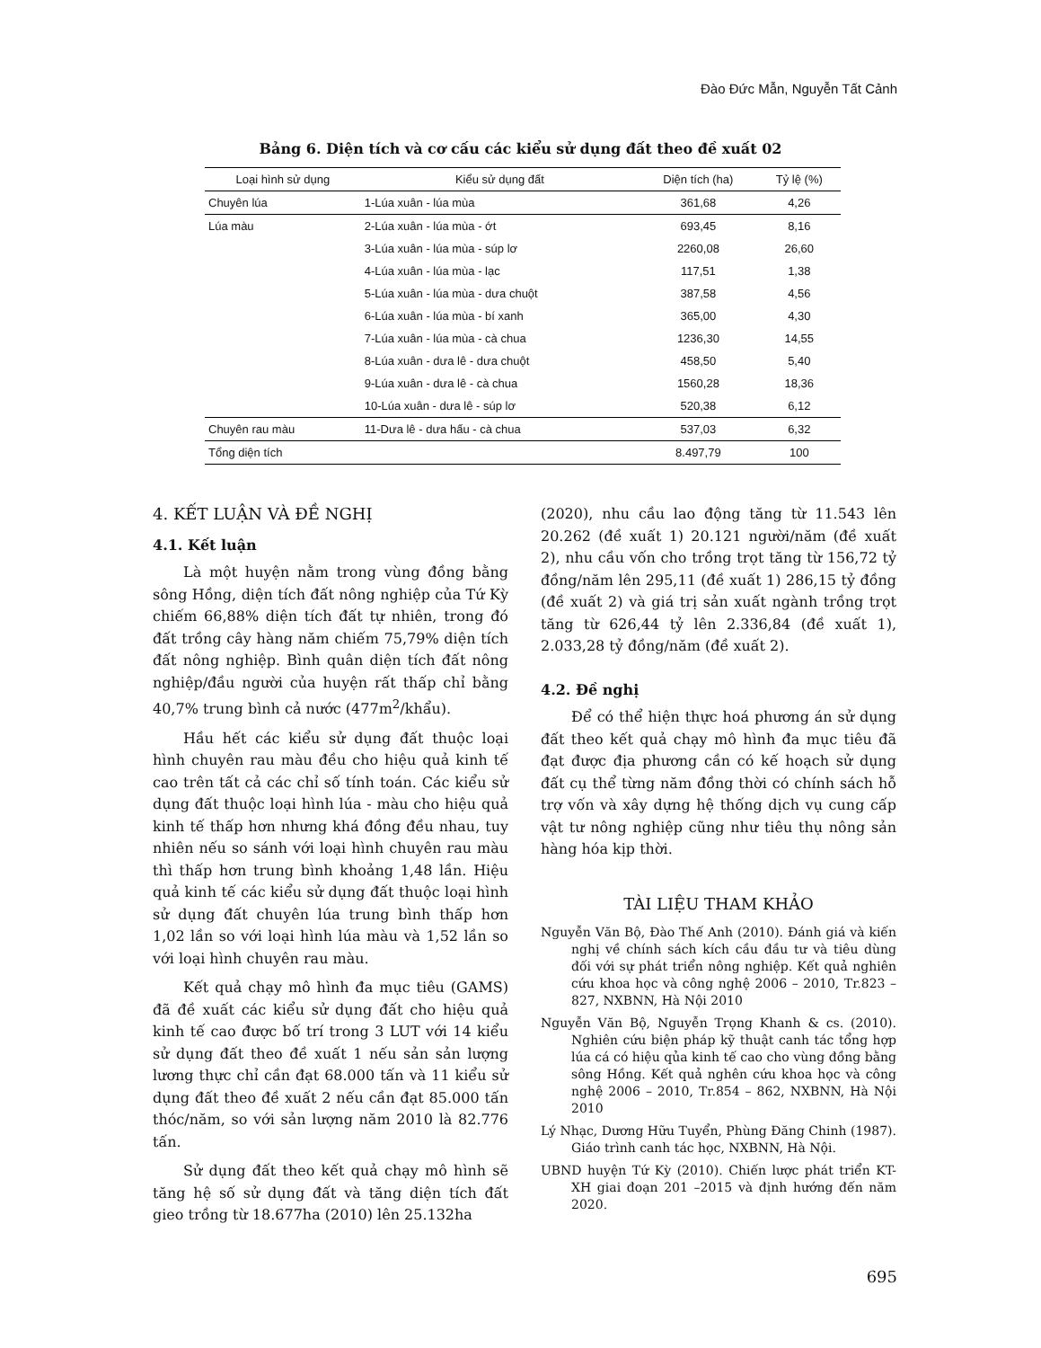Đào Đức Mẫn, Nguyễn Tất Cảnh
Bảng 6. Diện tích và cơ cấu các kiểu sử dụng đất theo đề xuất 02
| Loại hình sử dụng | Kiểu sử dụng đất | Diện tích (ha) | Tỷ lệ (%) |
| --- | --- | --- | --- |
| Chuyên lúa | 1-Lúa xuân - lúa mùa | 361,68 | 4,26 |
| Lúa màu | 2-Lúa xuân - lúa mùa - ớt | 693,45 | 8,16 |
| | 3-Lúa xuân - lúa mùa - súp lơ | 2260,08 | 26,60 |
| | 4-Lúa xuân - lúa mùa - lạc | 117,51 | 1,38 |
| | 5-Lúa xuân - lúa mùa - dưa chuột | 387,58 | 4,56 |
| | 6-Lúa xuân - lúa mùa - bí xanh | 365,00 | 4,30 |
| | 7-Lúa xuân - lúa mùa - cà chua | 1236,30 | 14,55 |
| | 8-Lúa xuân - dưa lê - dưa chuột | 458,50 | 5,40 |
| | 9-Lúa xuân - dưa lê - cà chua | 1560,28 | 18,36 |
| | 10-Lúa xuân - dưa lê - súp lơ | 520,38 | 6,12 |
| Chuyên rau màu | 11-Dưa lê - dưa hấu - cà chua | 537,03 | 6,32 |
| Tổng diện tích | | 8.497,79 | 100 |
4. KẾT LUẬN VÀ ĐỀ NGHỊ
4.1. Kết luận
Là một huyện nằm trong vùng đồng bằng sông Hồng, diện tích đất nông nghiệp của Tứ Kỳ chiếm 66,88% diện tích đất tự nhiên, trong đó đất trồng cây hàng năm chiếm 75,79% diện tích đất nông nghiệp. Bình quân diện tích đất nông nghiệp/đầu người của huyện rất thấp chỉ bằng 40,7% trung bình cả nước (477m<sup>2</sup>/khẩu).
Hầu hết các kiểu sử dụng đất thuộc loại hình chuyên rau màu đều cho hiệu quả kinh tế cao trên tất cả các chỉ số tính toán. Các kiểu sử dụng đất thuộc loại hình lúa - màu cho hiệu quả kinh tế thấp hơn nhưng khá đồng đều nhau, tuy nhiên nếu so sánh với loại hình chuyên rau màu thì thấp hơn trung bình khoảng 1,48 lần. Hiệu quả kinh tế các kiểu sử dụng đất thuộc loại hình sử dụng đất chuyên lúa trung bình thấp hơn 1,02 lần so với loại hình lúa màu và 1,52 lần so với loại hình chuyên rau màu.
Kết quả chạy mô hình đa mục tiêu (GAMS) đã đề xuất các kiểu sử dụng đất cho hiệu quả kinh tế cao được bố trí trong 3 LUT với 14 kiểu sử dụng đất theo đề xuất 1 nếu sản sản lượng lương thực chỉ cần đạt 68.000 tấn và 11 kiểu sử dụng đất theo đề xuất 2 nếu cần đạt 85.000 tấn thóc/năm, so với sản lượng năm 2010 là 82.776 tấn.
Sử dụng đất theo kết quả chạy mô hình sẽ tăng hệ số sử dụng đất và tăng diện tích đất gieo trồng từ 18.677ha (2010) lên 25.132ha
(2020), nhu cầu lao động tăng từ 11.543 lên 20.262 (đề xuất 1) 20.121 người/năm (đề xuất 2), nhu cầu vốn cho trồng trọt tăng từ 156,72 tỷ đồng/năm lên 295,11 (đề xuất 1) 286,15 tỷ đồng (đề xuất 2) và giá trị sản xuất ngành trồng trọt tăng từ 626,44 tỷ lên 2.336,84 (đề xuất 1), 2.033,28 tỷ đồng/năm (đề xuất 2).
4.2. Đề nghị
Để có thể hiện thực hoá phương án sử dụng đất theo kết quả chạy mô hình đa mục tiêu đã đạt được địa phương cần có kế hoạch sử dụng đất cụ thể từng năm đồng thời có chính sách hỗ trợ vốn và xây dựng hệ thống dịch vụ cung cấp vật tư nông nghiệp cũng như tiêu thụ nông sản hàng hóa kịp thời.
TÀI LIỆU THAM KHẢO
Nguyễn Văn Bộ, Đào Thế Anh (2010). Đánh giá và kiến nghị về chính sách kích cầu đầu tư và tiêu dùng đối với sự phát triển nông nghiệp. Kết quả nghiên cứu khoa học và công nghệ 2006 – 2010, Tr.823 – 827, NXBNN, Hà Nội 2010
Nguyễn Văn Bộ, Nguyễn Trọng Khanh & cs. (2010). Nghiên cứu biện pháp kỹ thuật canh tác tổng hợp lúa cá có hiệu qủa kinh tế cao cho vùng đồng bằng sông Hồng. Kết quả nghên cứu khoa học và công nghệ 2006 – 2010, Tr.854 – 862, NXBNN, Hà Nội 2010
Lý Nhạc, Dương Hữu Tuyển, Phùng Đăng Chinh (1987). Giáo trình canh tác học, NXBNN, Hà Nội.
UBND huyện Tứ Kỳ (2010). Chiến lược phát triển KT-XH giai đoạn 201 –2015 và định hướng đến năm 2020.
695